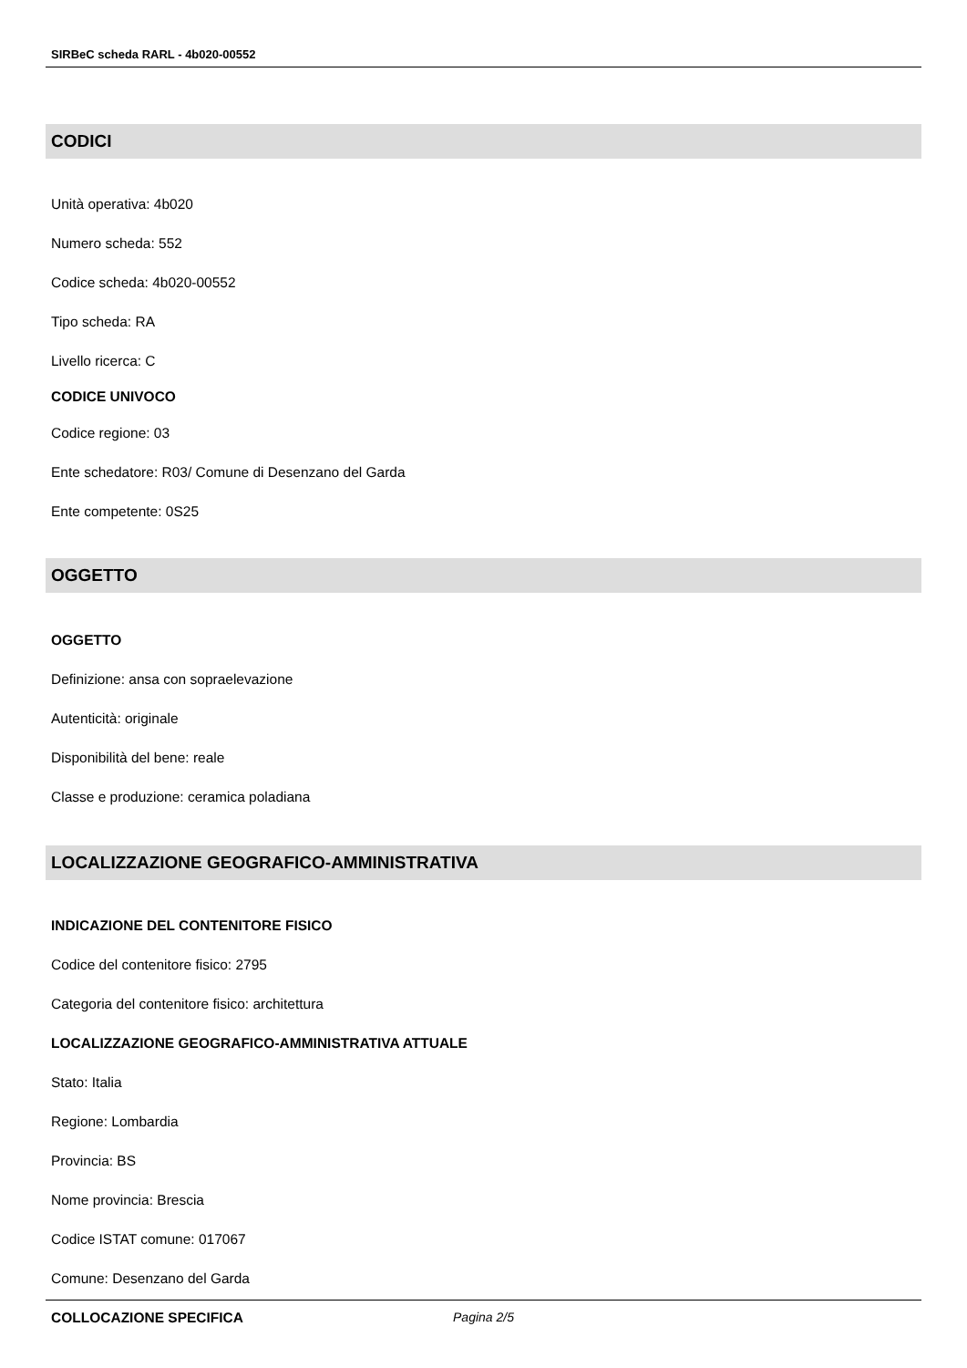SIRBeC scheda RARL - 4b020-00552
CODICI
Unità operativa: 4b020
Numero scheda: 552
Codice scheda: 4b020-00552
Tipo scheda: RA
Livello ricerca: C
CODICE UNIVOCO
Codice regione: 03
Ente schedatore: R03/ Comune di Desenzano del Garda
Ente competente: 0S25
OGGETTO
OGGETTO
Definizione: ansa con sopraelevazione
Autenticità: originale
Disponibilità del bene: reale
Classe e produzione: ceramica poladiana
LOCALIZZAZIONE GEOGRAFICO-AMMINISTRATIVA
INDICAZIONE DEL CONTENITORE FISICO
Codice del contenitore fisico: 2795
Categoria del contenitore fisico: architettura
LOCALIZZAZIONE GEOGRAFICO-AMMINISTRATIVA ATTUALE
Stato: Italia
Regione: Lombardia
Provincia: BS
Nome provincia: Brescia
Codice ISTAT comune: 017067
Comune: Desenzano del Garda
COLLOCAZIONE SPECIFICA
Pagina 2/5